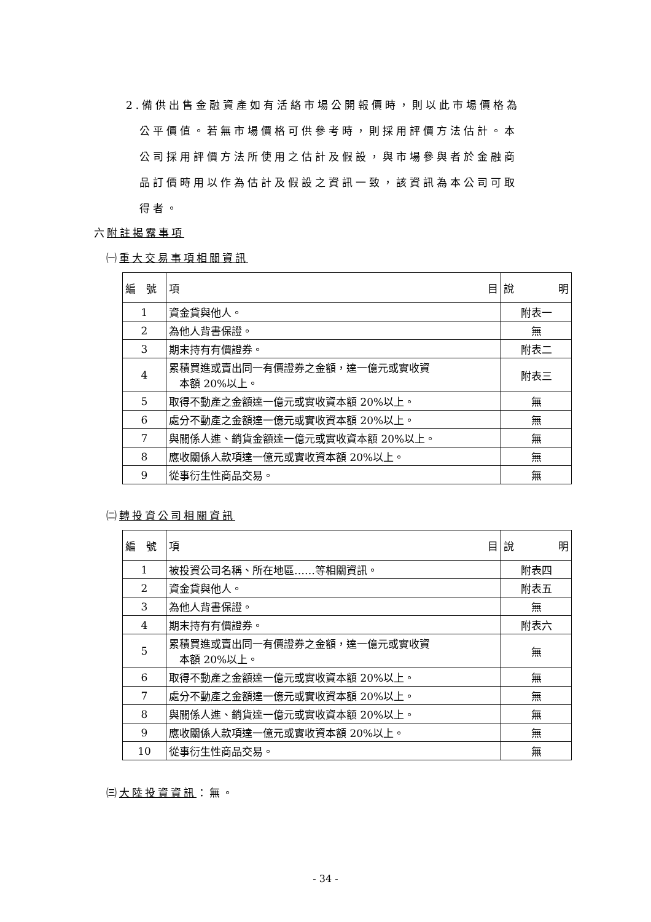2.備供出售金融資產如有活絡市場公開報價時，則以此市場價格為
公平價值。若無市場價格可供參考時，則採用評價方法估計。本
公司採用評價方法所使用之估計及假設，與市場參與者於金融商
品訂價時用以作為估計及假設之資訊一致，該資訊為本公司可取
得者。
六附註揭露事項
㈠重大交易事項相關資訊
| 編 號 | 項 目 | 說 明 |
| --- | --- | --- |
| 1 | 資金貸與他人。 | 附表一 |
| 2 | 為他人背書保證。 | 無 |
| 3 | 期末持有有價證券。 | 附表二 |
| 4 | 累積買進或賣出同一有價證券之金額，達一億元或實收資 本額 20%以上。 | 附表三 |
| 5 | 取得不動產之金額達一億元或實收資本額 20%以上。 | 無 |
| 6 | 處分不動產之金額達一億元或實收資本額 20%以上。 | 無 |
| 7 | 與關係人進、銷貨金額達一億元或實收資本額 20%以上。 | 無 |
| 8 | 應收關係人款項達一億元或實收資本額 20%以上。 | 無 |
| 9 | 從事衍生性商品交易。 | 無 |
㈡轉投資公司相關資訊
| 編 號 | 項 目 | 說 明 |
| --- | --- | --- |
| 1 | 被投資公司名稱、所在地區……等相關資訊。 | 附表四 |
| 2 | 資金貸與他人。 | 附表五 |
| 3 | 為他人背書保證。 | 無 |
| 4 | 期末持有有價證券。 | 附表六 |
| 5 | 累積買進或賣出同一有價證券之金額，達一億元或實收資 本額 20%以上。 | 無 |
| 6 | 取得不動產之金額達一億元或實收資本額 20%以上。 | 無 |
| 7 | 處分不動產之金額達一億元或實收資本額 20%以上。 | 無 |
| 8 | 與關係人進、銷貨達一億元或實收資本額 20%以上。 | 無 |
| 9 | 應收關係人款項達一億元或實收資本額 20%以上。 | 無 |
| 10 | 從事衍生性商品交易。 | 無 |
㈢大陸投資資訊：無。
- 34 -